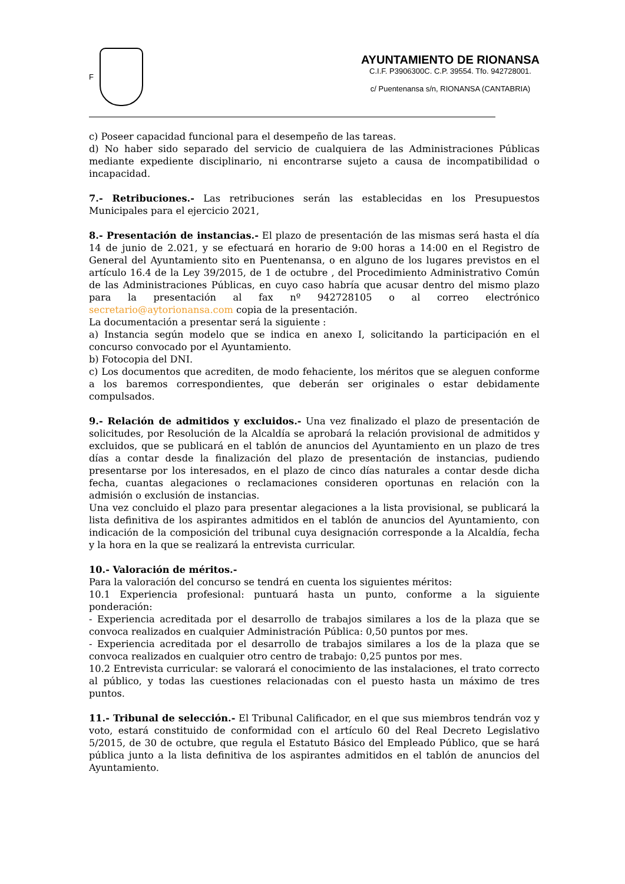F
AYUNTAMIENTO DE RIONANSA
C.I.F. P3906300C. C.P. 39554. Tfo. 942728001.
c/ Puentenansa s/n, RIONANSA (CANTABRIA)
c) Poseer capacidad funcional para el desempeño de las tareas.
d) No haber sido separado del servicio de cualquiera de las Administraciones Públicas mediante expediente disciplinario, ni encontrarse sujeto a causa de incompatibilidad o incapacidad.
7.- Retribuciones.- Las retribuciones serán las establecidas en los Presupuestos Municipales para el ejercicio 2021,
8.- Presentación de instancias.- El plazo de presentación de las mismas será hasta el día 14 de junio de 2.021, y se efectuará en horario de 9:00 horas a 14:00 en el Registro de General del Ayuntamiento sito en Puentenansa, o en alguno de los lugares previstos en el artículo 16.4 de la Ley 39/2015, de 1 de octubre , del Procedimiento Administrativo Común de las Administraciones Públicas, en cuyo caso habría que acusar dentro del mismo plazo para la presentación al fax nº 942728105 o al correo electrónico secretario@aytorionansa.com copia de la presentación.
La documentación a presentar será la siguiente :
a) Instancia según modelo que se indica en anexo I, solicitando la participación en el concurso convocado por el Ayuntamiento.
b) Fotocopia del DNI.
c) Los documentos que acrediten, de modo fehaciente, los méritos que se aleguen conforme a los baremos correspondientes, que deberán ser originales o estar debidamente compulsados.
9.- Relación de admitidos y excluidos.- Una vez finalizado el plazo de presentación de solicitudes, por Resolución de la Alcaldía se aprobará la relación provisional de admitidos y excluidos, que se publicará en el tablón de anuncios del Ayuntamiento en un plazo de tres días a contar desde la finalización del plazo de presentación de instancias, pudiendo presentarse por los interesados, en el plazo de cinco días naturales a contar desde dicha fecha, cuantas alegaciones o reclamaciones consideren oportunas en relación con la admisión o exclusión de instancias.
Una vez concluido el plazo para presentar alegaciones a la lista provisional, se publicará la lista definitiva de los aspirantes admitidos en el tablón de anuncios del Ayuntamiento, con indicación de la composición del tribunal cuya designación corresponde a la Alcaldía, fecha y la hora en la que se realizará la entrevista curricular.
10.- Valoración de méritos.-
Para la valoración del concurso se tendrá en cuenta los siguientes méritos:
10.1 Experiencia profesional: puntuará hasta un punto, conforme a la siguiente ponderación:
- Experiencia acreditada por el desarrollo de trabajos similares a los de la plaza que se convoca realizados en cualquier Administración Pública: 0,50 puntos por mes.
- Experiencia acreditada por el desarrollo de trabajos similares a los de la plaza que se convoca realizados en cualquier otro centro de trabajo: 0,25 puntos por mes.
10.2 Entrevista curricular: se valorará el conocimiento de las instalaciones, el trato correcto al público, y todas las cuestiones relacionadas con el puesto hasta un máximo de tres puntos.
11.- Tribunal de selección.- El Tribunal Calificador, en el que sus miembros tendrán voz y voto, estará constituido de conformidad con el artículo 60 del Real Decreto Legislativo 5/2015, de 30 de octubre, que regula el Estatuto Básico del Empleado Público, que se hará pública junto a la lista definitiva de los aspirantes admitidos en el tablón de anuncios del Ayuntamiento.